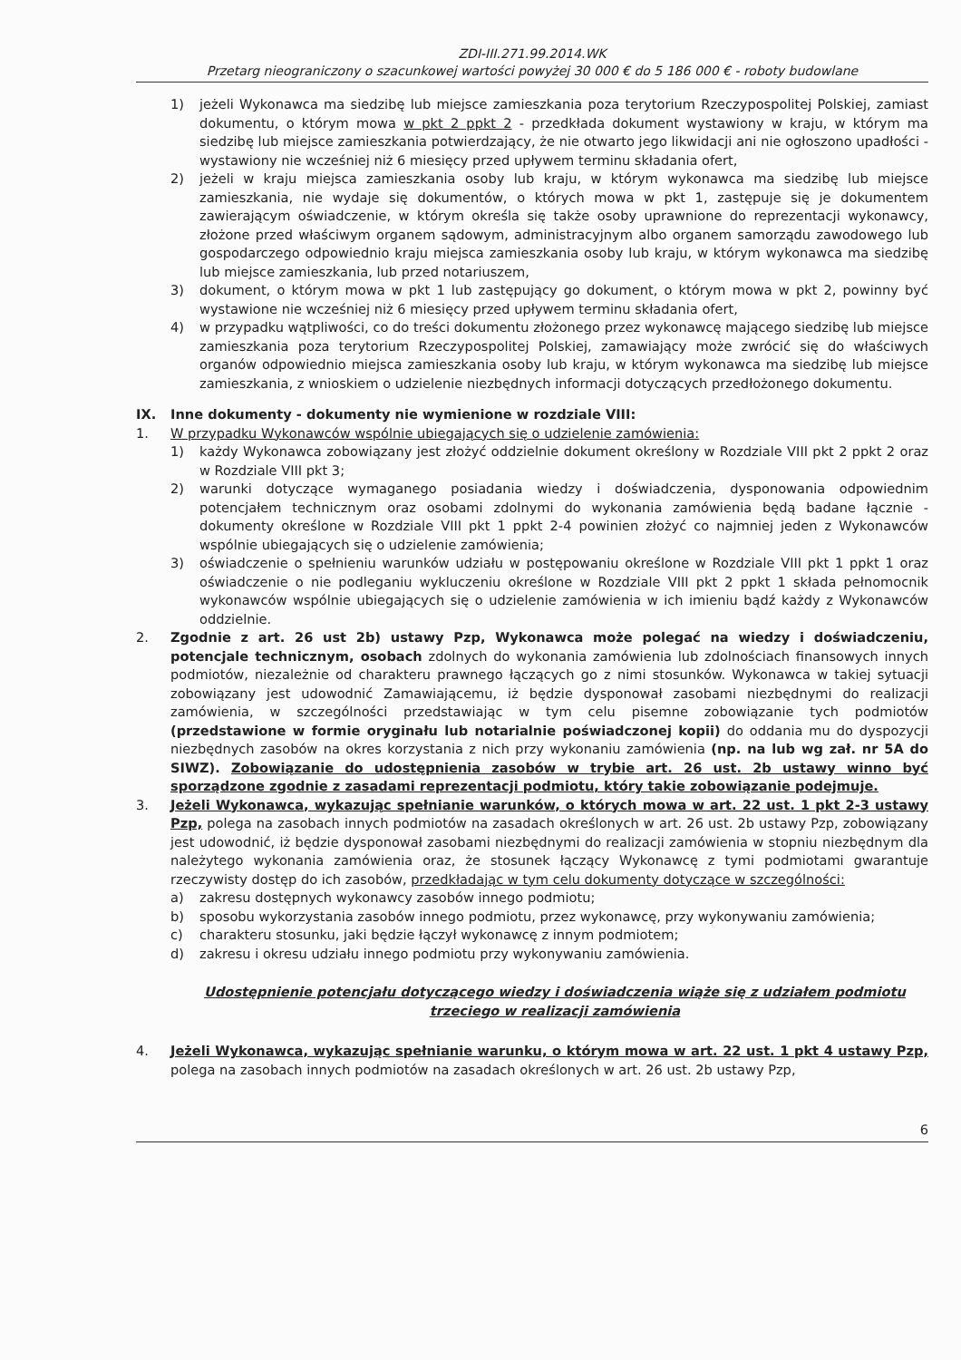ZDI-III.271.99.2014.WK
Przetarg nieograniczony o szacunkowej wartości powyżej 30 000 € do 5 186 000 € - roboty budowlane
1) jeżeli Wykonawca ma siedzibę lub miejsce zamieszkania poza terytorium Rzeczypospolitej Polskiej, zamiast dokumentu, o którym mowa w pkt 2 ppkt 2 - przedkłada dokument wystawiony w kraju, w którym ma siedzibę lub miejsce zamieszkania potwierdzający, że nie otwarto jego likwidacji ani nie ogłoszono upadłości - wystawiony nie wcześniej niż 6 miesięcy przed upływem terminu składania ofert,
2) jeżeli w kraju miejsca zamieszkania osoby lub kraju, w którym wykonawca ma siedzibę lub miejsce zamieszkania, nie wydaje się dokumentów, o których mowa w pkt 1, zastępuje się je dokumentem zawierającym oświadczenie, w którym określa się także osoby uprawnione do reprezentacji wykonawcy, złożone przed właściwym organem sądowym, administracyjnym albo organem samorządu zawodowego lub gospodarczego odpowiednio kraju miejsca zamieszkania osoby lub kraju, w którym wykonawca ma siedzibę lub miejsce zamieszkania, lub przed notariuszem,
3) dokument, o którym mowa w pkt 1 lub zastępujący go dokument, o którym mowa w pkt 2, powinny być wystawione nie wcześniej niż 6 miesięcy przed upływem terminu składania ofert,
4) w przypadku wątpliwości, co do treści dokumentu złożonego przez wykonawcę mającego siedzibę lub miejsce zamieszkania poza terytorium Rzeczypospolitej Polskiej, zamawiający może zwrócić się do właściwych organów odpowiednio miejsca zamieszkania osoby lub kraju, w którym wykonawca ma siedzibę lub miejsce zamieszkania, z wnioskiem o udzielenie niezbędnych informacji dotyczących przedłożonego dokumentu.
IX. Inne dokumenty - dokumenty nie wymienione w rozdziale VIII:
1. W przypadku Wykonawców wspólnie ubiegających się o udzielenie zamówienia:
1) każdy Wykonawca zobowiązany jest złożyć oddzielnie dokument określony w Rozdziale VIII pkt 2 ppkt 2 oraz w Rozdziale VIII pkt 3;
2) warunki dotyczące wymaganego posiadania wiedzy i doświadczenia, dysponowania odpowiednim potencjałem technicznym oraz osobami zdolnymi do wykonania zamówienia będą badane łącznie - dokumenty określone w Rozdziale VIII pkt 1 ppkt 2-4 powinien złożyć co najmniej jeden z Wykonawców wspólnie ubiegających się o udzielenie zamówienia;
3) oświadczenie o spełnieniu warunków udziału w postępowaniu określone w Rozdziale VIII pkt 1 ppkt 1 oraz oświadczenie o nie podleganiu wykluczeniu określone w Rozdziale VIII pkt 2 ppkt 1 składa pełnomocnik wykonawców wspólnie ubiegających się o udzielenie zamówienia w ich imieniu bądź każdy z Wykonawców oddzielnie.
2. Zgodnie z art. 26 ust 2b) ustawy Pzp, Wykonawca może polegać na wiedzy i doświadczeniu, potencjale technicznym, osobach zdolnych do wykonania zamówienia lub zdolnościach finansowych innych podmiotów, niezależnie od charakteru prawnego łączących go z nimi stosunków. Wykonawca w takiej sytuacji zobowiązany jest udowodnić Zamawiającemu, iż będzie dysponował zasobami niezbędnymi do realizacji zamówienia, w szczególności przedstawiając w tym celu pisemne zobowiązanie tych podmiotów (przedstawione w formie oryginału lub notarialnie poświadczonej kopii) do oddania mu do dyspozycji niezbędnych zasobów na okres korzystania z nich przy wykonaniu zamówienia (np. na lub wg zał. nr 5A do SIWZ). Zobowiązanie do udostępnienia zasobów w trybie art. 26 ust. 2b ustawy winno być sporządzone zgodnie z zasadami reprezentacji podmiotu, który takie zobowiązanie podejmuje.
3. Jeżeli Wykonawca, wykazując spełnianie warunków, o których mowa w art. 22 ust. 1 pkt 2-3 ustawy Pzp, polega na zasobach innych podmiotów na zasadach określonych w art. 26 ust. 2b ustawy Pzp, zobowiązany jest udowodnić, iż będzie dysponował zasobami niezbędnymi do realizacji zamówienia w stopniu niezbędnym dla należytego wykonania zamówienia oraz, że stosunek łączący Wykonawcę z tymi podmiotami gwarantuje rzeczywisty dostęp do ich zasobów, przedkładając w tym celu dokumenty dotyczące w szczególności:
a) zakresu dostępnych wykonawcy zasobów innego podmiotu;
b) sposobu wykorzystania zasobów innego podmiotu, przez wykonawcę, przy wykonywaniu zamówienia;
c) charakteru stosunku, jaki będzie łączył wykonawcę z innym podmiotem;
d) zakresu i okresu udziału innego podmiotu przy wykonywaniu zamówienia.
Udostępnienie potencjału dotyczącego wiedzy i doświadczenia wiąże się z udziałem podmiotu trzeciego w realizacji zamówienia
4. Jeżeli Wykonawca, wykazując spełnianie warunku, o którym mowa w art. 22 ust. 1 pkt 4 ustawy Pzp, polega na zasobach innych podmiotów na zasadach określonych w art. 26 ust. 2b ustawy Pzp,
6